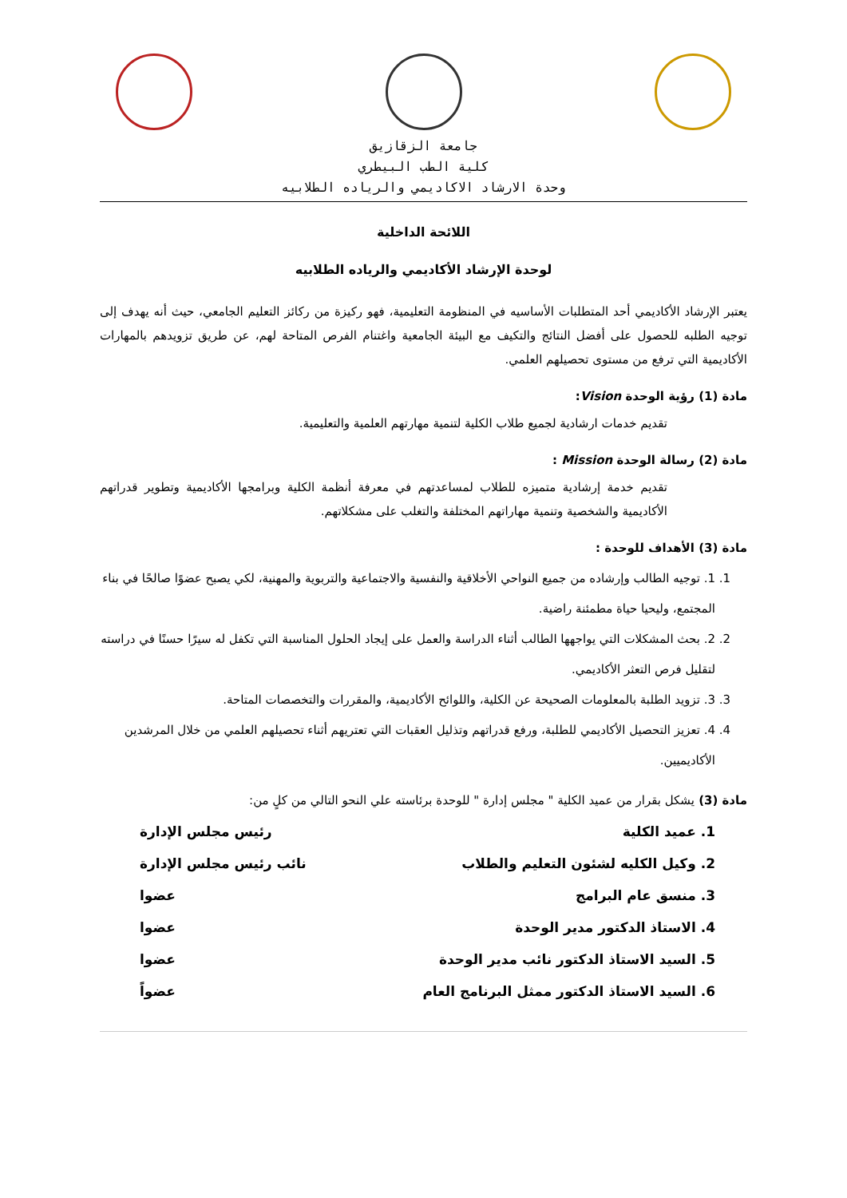جامعة الزقازيق
كلية الطب البيطري
وحدة الارشاد الاكاديمي والرياده الطلابيه
اللائحة الداخلية
لوحدة الإرشاد الأكاديمي والرياده الطلابيه
يعتبر الإرشاد الأكاديمي أحد المتطلبات الأساسيه في المنظومة التعليمية، فهو ركيزة من ركائز التعليم الجامعي، حيث أنه يهدف إلى توجيه الطلبه للحصول على أفضل النتائج والتكيف مع البيئة الجامعية واغتنام الفرص المتاحة لهم، عن طريق تزويدهم بالمهارات الأكاديمية التي ترفع من مستوى تحصيلهم العلمي.
مادة (1) رؤية الوحدة Vision:
تقديم خدمات ارشادية لجميع طلاب الكلية لتنمية مهارتهم العلمية والتعليمية.
مادة (2) رسالة الوحدة Mission :
تقديم خدمة إرشادية متميزه للطلاب لمساعدتهم في معرفة أنظمة الكلية وبرامجها الأكاديمية وتطوير قدراتهم الأكاديمية والشخصية وتنمية مهاراتهم المختلفة والتغلب على مشكلاتهم.
مادة (3) الأهداف للوحدة :
1. 1. توجيه الطالب وإرشاده من جميع النواحي الأخلاقية والنفسية والاجتماعية والتربوية والمهنية، لكي يصبح عضوًا صالحًا في بناء المجتمع، وليحيا حياة مطمئنة راضية.
2. 2. بحث المشكلات التي يواجهها الطالب أثناء الدراسة والعمل على إيجاد الحلول المناسبة التي تكفل له سيرًا حسنًا في دراسته لتقليل فرص التعثر الأكاديمي.
3. 3. تزويد الطلبة بالمعلومات الصحيحة عن الكلية، واللوائح الأكاديمية، والمقررات والتخصصات المتاحة.
4. 4. تعزيز التحصيل الأكاديمي للطلبة، ورفع قدراتهم وتذليل العقبات التي تعتريهم أثناء تحصيلهم العلمي من خلال المرشدين الأكاديميين.
مادة (3) يشكل بقرار من عميد الكلية " مجلس إدارة " للوحدة برئاسته علي النحو التالي من كلٍ من:
1. عميد الكلية رئيس مجلس الإدارة
2. وكيل الكليه لشئون التعليم والطلاب نائب رئيس مجلس الإدارة
3. منسق عام البرامج عضوا
4. الاستاذ الدكتور مدير الوحدة عضوا
5. السيد الاستاذ الدكتور نائب مدير الوحدة عضوا
6. السيد الاستاذ الدكتور ممثل البرنامج العام عضواً